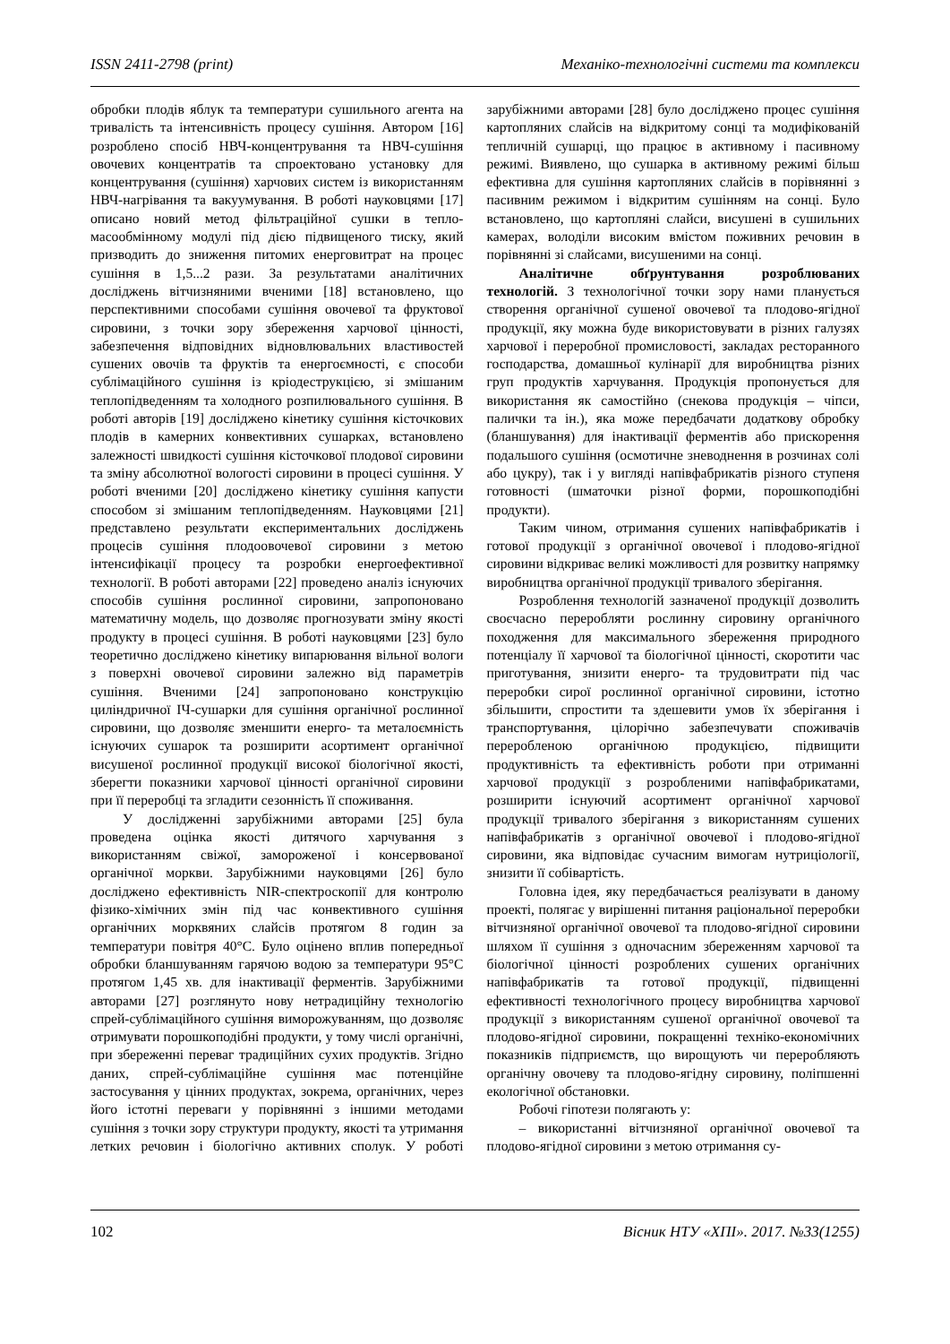ISSN 2411-2798 (print) Механіко-технологічні системи та комплекси
обробки плодів яблук та температури сушильного агента на тривалість та інтенсивність процесу сушіння. Автором [16] розроблено спосіб НВЧ-концентрування та НВЧ-сушіння овочевих концентратів та спроектовано установку для концентрування (сушіння) харчових систем із використанням НВЧ-нагрівання та вакуумування. В роботі науковцями [17] описано новий метод фільтраційної сушки в тепло-масообмінному модулі під дією підвищеного тиску, який призводить до зниження питомих енерговитрат на процес сушіння в 1,5...2 рази. За результатами аналітичних досліджень вітчизняними вченими [18] встановлено, що перспективними способами сушіння овочевої та фруктової сировини, з точки зору збереження харчової цінності, забезпечення відповідних відновлювальних властивостей сушених овочів та фруктів та енергоємності, є способи сублімаційного сушіння із кріодеструкцією, зі змішаним теплопідведенням та холодного розпилювального сушіння. В роботі авторів [19] досліджено кінетику сушіння кісточкових плодів в камерних конвективних сушарках, встановлено залежності швидкості сушіння кісточкової плодової сировини та зміну абсолютної вологості сировини в процесі сушіння. У роботі вченими [20] досліджено кінетику сушіння капусти способом зі змішаним теплопідведенням. Науковцями [21] представлено результати експериментальних досліджень процесів сушіння плодоовочевої сировини з метою інтенсифікації процесу та розробки енергоефективної технології. В роботі авторами [22] проведено аналіз існуючих способів сушіння рослинної сировини, запропоновано математичну модель, що дозволяє прогнозувати зміну якості продукту в процесі сушіння. В роботі науковцями [23] було теоретично досліджено кінетику випарювання вільної вологи з поверхні овочевої сировини залежно від параметрів сушіння. Вченими [24] запропоновано конструкцію циліндричної ІЧ-сушарки для сушіння органічної рослинної сировини, що дозволяє зменшити енерго- та металоємність існуючих сушарок та розширити асортимент органічної висушеної рослинної продукції високої біологічної якості, зберегти показники харчової цінності органічної сировини при її переробці та згладити сезонність її споживання.
У дослідженні зарубіжними авторами [25] була проведена оцінка якості дитячого харчування з використанням свіжої, замороженої і консервованої органічної моркви. Зарубіжними науковцями [26] було досліджено ефективність NIR-спектроскопії для контролю фізико-хімічних змін під час конвективного сушіння органічних морквяних слайсів протягом 8 годин за температури повітря 40°C. Було оцінено вплив попередньої обробки бланшуванням гарячою водою за температури 95°C протягом 1,45 хв. для інактивації ферментів. Зарубіжними авторами [27] розглянуто нову нетрадиційну технологію спрей-сублімаційного сушіння виморожуванням, що дозволяє отримувати порошкоподібні продукти, у тому числі органічні, при збереженні переваг традиційних сухих продуктів. Згідно даних, спрей-сублімаційне сушіння має потенційне застосування у цінних продуктах, зокрема, органічних, через його істотні переваги у порівнянні з іншими методами сушіння з точки зору структури продукту, якості та утримання летких речовин і біологічно активних сполук. У роботі зарубіжними авторами [28] було досліджено процес сушіння картопляних слайсів на відкритому сонці та модифікованій тепличній сушарці, що працює в активному і пасивному режимі. Виявлено, що сушарка в активному режимі більш ефективна для сушіння картопляних слайсів в порівнянні з пасивним режимом і відкритим сушінням на сонці. Було встановлено, що картопляні слайси, висушені в сушильних камерах, володіли високим вмістом поживних речовин в порівнянні зі слайсами, висушеними на сонці.
Аналітичне обґрунтування розроблюваних технологій. З технологічної точки зору нами планується створення органічної сушеної овочевої та плодово-ягідної продукції, яку можна буде використовувати в різних галузях харчової і переробної промисловості, закладах ресторанного господарства, домашньої кулінарії для виробництва різних груп продуктів харчування. Продукція пропонується для використання як самостійно (снекова продукція – чіпси, палички та ін.), яка може передбачати додаткову обробку (бланшування) для інактивації ферментів або прискорення подальшого сушіння (осмотичне зневоднення в розчинах солі або цукру), так і у вигляді напівфабрикатів різного ступеня готовності (шматочки різної форми, порошкоподібні продукти).
Таким чином, отримання сушених напівфабрикатів і готової продукції з органічної овочевої і плодово-ягідної сировини відкриває великі можливості для розвитку напрямку виробництва органічної продукції тривалого зберігання.
Розроблення технологій зазначеної продукції дозволить своєчасно переробляти рослинну сировину органічного походження для максимального збереження природного потенціалу її харчової та біологічної цінності, скоротити час приготування, знизити енерго- та трудовитрати під час переробки сирої рослинної органічної сировини, істотно збільшити, спростити та здешевити умов їх зберігання і транспортування, цілорічно забезпечувати споживачів переробленою органічною продукцією, підвищити продуктивність та ефективність роботи при отриманні харчової продукції з розробленими напівфабрикатами, розширити існуючий асортимент органічної харчової продукції тривалого зберігання з використанням сушених напівфабрикатів з органічної овочевої і плодово-ягідної сировини, яка відповідає сучасним вимогам нутриціології, знизити її собівартість.
Головна ідея, яку передбачається реалізувати в даному проекті, полягає у вирішенні питання раціональної переробки вітчизняної органічної овочевої та плодово-ягідної сировини шляхом її сушіння з одночасним збереженням харчової та біологічної цінності розроблених сушених органічних напівфабрикатів та готової продукції, підвищенні ефективності технологічного процесу виробництва харчової продукції з використанням сушеної органічної овочевої та плодово-ягідної сировини, покращенні техніко-економічних показників підприємств, що вирощують чи переробляють органічну овочеву та плодово-ягідну сировину, поліпшенні екологічної обстановки.
Робочі гіпотези полягають у:
– використанні вітчизняної органічної овочевої та плодово-ягідної сировини з метою отримання су-
102 Вісник НТУ «ХПІ». 2017. №33(1255)